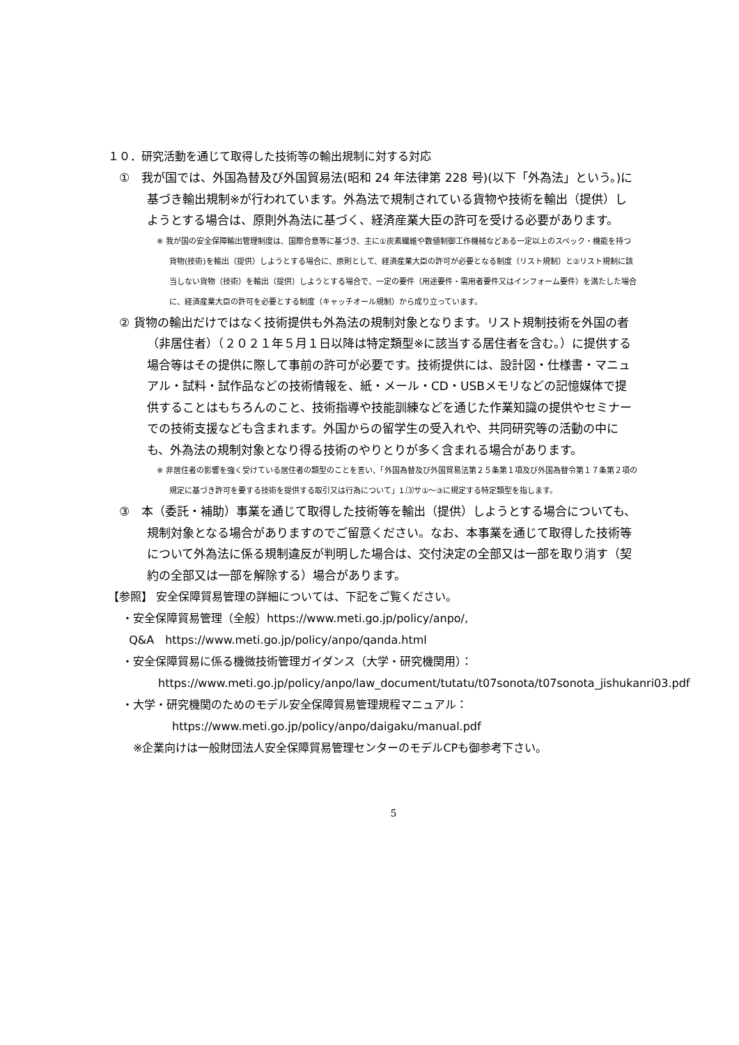１０．研究活動を通じて取得した技術等の輸出規制に対する対応
①　我が国では、外国為替及び外国貿易法(昭和 24 年法律第 228 号)(以下「外為法」という。)に基づき輸出規制※が行われています。外為法で規制されている貨物や技術を輸出（提供）しようとする場合は、原則外為法に基づく、経済産業大臣の許可を受ける必要があります。
※ 我が国の安全保障輸出管理制度は、国際合意等に基づき、主に①炭素繊維や数値制御工作機械などある一定以上のスペック・機能を持つ貨物(技術)を輸出（提供）しようとする場合に、原則として、経済産業大臣の許可が必要となる制度（リスト規制）と②リスト規制に該当しない貨物（技術）を輸出（提供）しようとする場合で、一定の要件（用途要件・需用者要件又はインフォーム要件）を満たした場合に、経済産業大臣の許可を必要とする制度（キャッチオール規制）から成り立っています。
② 貨物の輸出だけではなく技術提供も外為法の規制対象となります。リスト規制技術を外国の者（非居住者）（２０２１年５月１日以降は特定類型※に該当する居住者を含む。）に提供する場合等はその提供に際して事前の許可が必要です。技術提供には、設計図・仕様書・マニュアル・試料・試作品などの技術情報を、紙・メール・CD・USBメモリなどの記憶媒体で提供することはもちろんのこと、技術指導や技能訓練などを通じた作業知識の提供やセミナーでの技術支援なども含まれます。外国からの留学生の受入れや、共同研究等の活動の中にも、外為法の規制対象となり得る技術のやりとりが多く含まれる場合があります。
※ 非居住者の影響を強く受けている居住者の類型のことを言い、「外国為替及び外国貿易法第２５条第１項及び外国為替令第１７条第２項の規定に基づき許可を要する技術を提供する取引又は行為について」1.⑶サ①～③に規定する特定類型を指します。
③　本（委託・補助）事業を通じて取得した技術等を輸出（提供）しようとする場合についても、規制対象となる場合がありますのでご留意ください。なお、本事業を通じて取得した技術等について外為法に係る規制違反が判明した場合は、交付決定の全部又は一部を取り消す（契約の全部又は一部を解除する）場合があります。
【参照】 安全保障貿易管理の詳細については、下記をご覧ください。
・安全保障貿易管理（全般）https://www.meti.go.jp/policy/anpo/,
Q&A　https://www.meti.go.jp/policy/anpo/qanda.html
・安全保障貿易に係る機微技術管理ガイダンス（大学・研究機関用）：
https://www.meti.go.jp/policy/anpo/law_document/tutatu/t07sonota/t07sonota_jishukanri03.pdf
・大学・研究機関のためのモデル安全保障貿易管理規程マニュアル：
https://www.meti.go.jp/policy/anpo/daigaku/manual.pdf
※企業向けは一般財団法人安全保障貿易管理センターのモデルCPも御参考下さい。
5